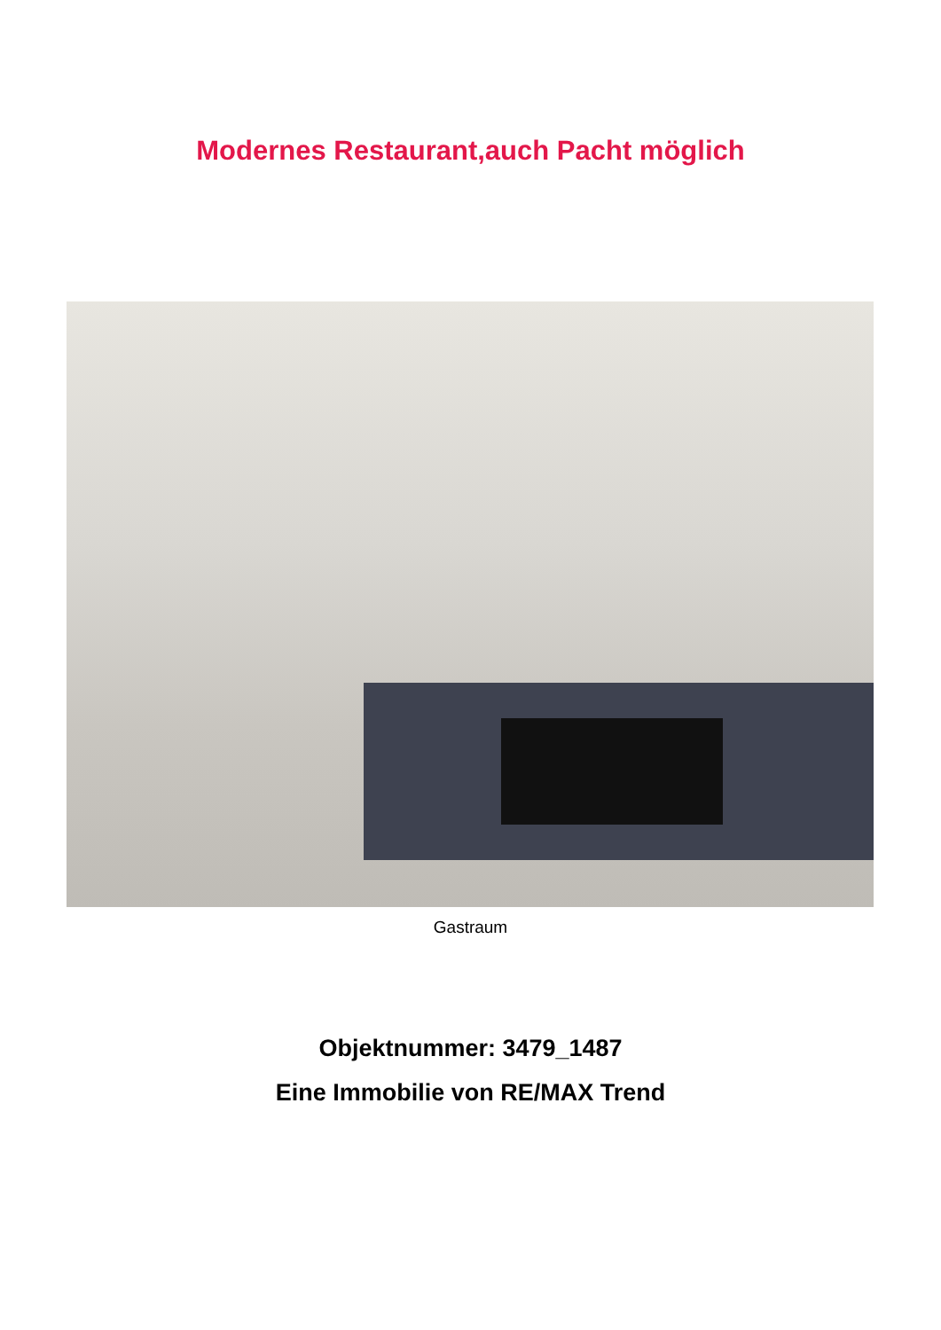Modernes Restaurant,auch Pacht möglich
Gastraum
Objektnummer: 3479_1487
Eine Immobilie von RE/MAX Trend